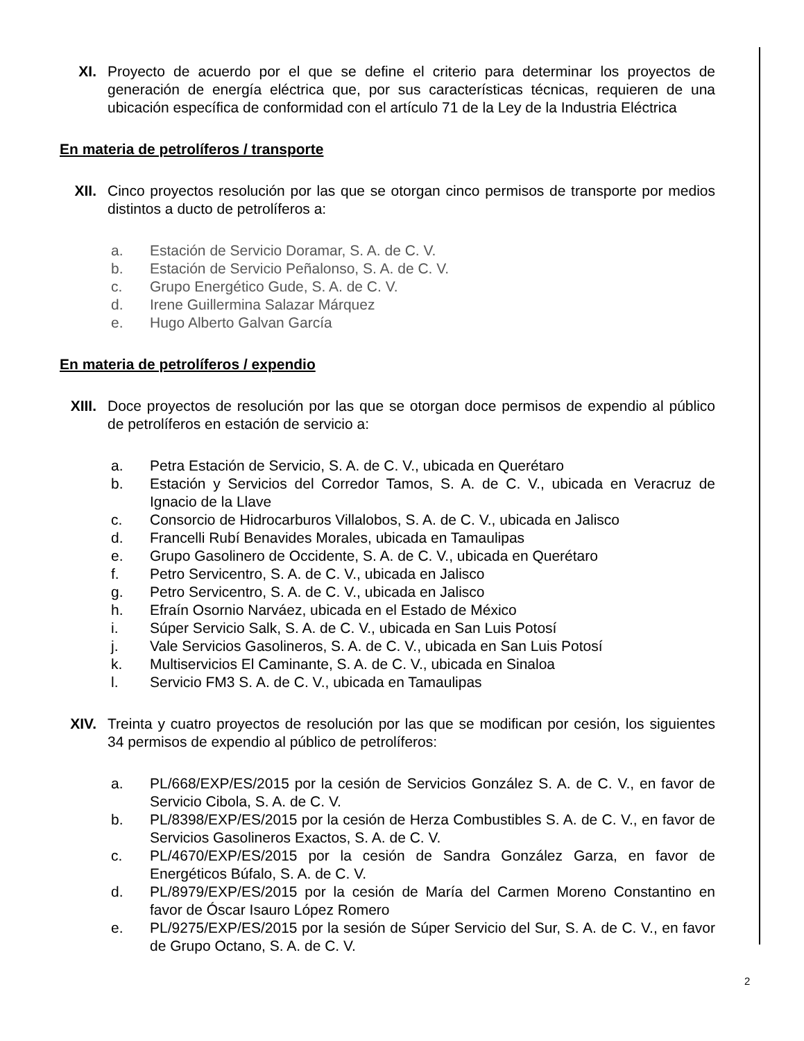XI. Proyecto de acuerdo por el que se define el criterio para determinar los proyectos de generación de energía eléctrica que, por sus características técnicas, requieren de una ubicación específica de conformidad con el artículo 71 de la Ley de la Industria Eléctrica
En materia de petrolíferos / transporte
XII. Cinco proyectos resolución por las que se otorgan cinco permisos de transporte por medios distintos a ducto de petrolíferos a:
a. Estación de Servicio Doramar, S. A. de C. V.
b. Estación de Servicio Peñalonso, S. A. de C. V.
c. Grupo Energético Gude, S. A. de C. V.
d. Irene Guillermina Salazar Márquez
e. Hugo Alberto Galvan García
En materia de petrolíferos / expendio
XIII. Doce proyectos de resolución por las que se otorgan doce permisos de expendio al público de petrolíferos en estación de servicio a:
a. Petra Estación de Servicio, S. A. de C. V., ubicada en Querétaro
b. Estación y Servicios del Corredor Tamos, S. A. de C. V., ubicada en Veracruz de Ignacio de la Llave
c. Consorcio de Hidrocarburos Villalobos, S. A. de C. V., ubicada en Jalisco
d. Francelli Rubí Benavides Morales, ubicada en Tamaulipas
e. Grupo Gasolinero de Occidente, S. A. de C. V., ubicada en Querétaro
f. Petro Servicentro, S. A. de C. V., ubicada en Jalisco
g. Petro Servicentro, S. A. de C. V., ubicada en Jalisco
h. Efraín Osornio Narváez, ubicada en el Estado de México
i. Súper Servicio Salk, S. A. de C. V., ubicada en San Luis Potosí
j. Vale Servicios Gasolineros, S. A. de C. V., ubicada en San Luis Potosí
k. Multiservicios El Caminante, S. A. de C. V., ubicada en Sinaloa
l. Servicio FM3 S. A. de C. V., ubicada en Tamaulipas
XIV. Treinta y cuatro proyectos de resolución por las que se modifican por cesión, los siguientes 34 permisos de expendio al público de petrolíferos:
a. PL/668/EXP/ES/2015 por la cesión de Servicios González S. A. de C. V., en favor de Servicio Cibola, S. A. de C. V.
b. PL/8398/EXP/ES/2015 por la cesión de Herza Combustibles S. A. de C. V., en favor de Servicios Gasolineros Exactos, S. A. de C. V.
c. PL/4670/EXP/ES/2015 por la cesión de Sandra González Garza, en favor de Energéticos Búfalo, S. A. de C. V.
d. PL/8979/EXP/ES/2015 por la cesión de María del Carmen Moreno Constantino en favor de Óscar Isauro López Romero
e. PL/9275/EXP/ES/2015 por la sesión de Súper Servicio del Sur, S. A. de C. V., en favor de Grupo Octano, S. A. de C. V.
2